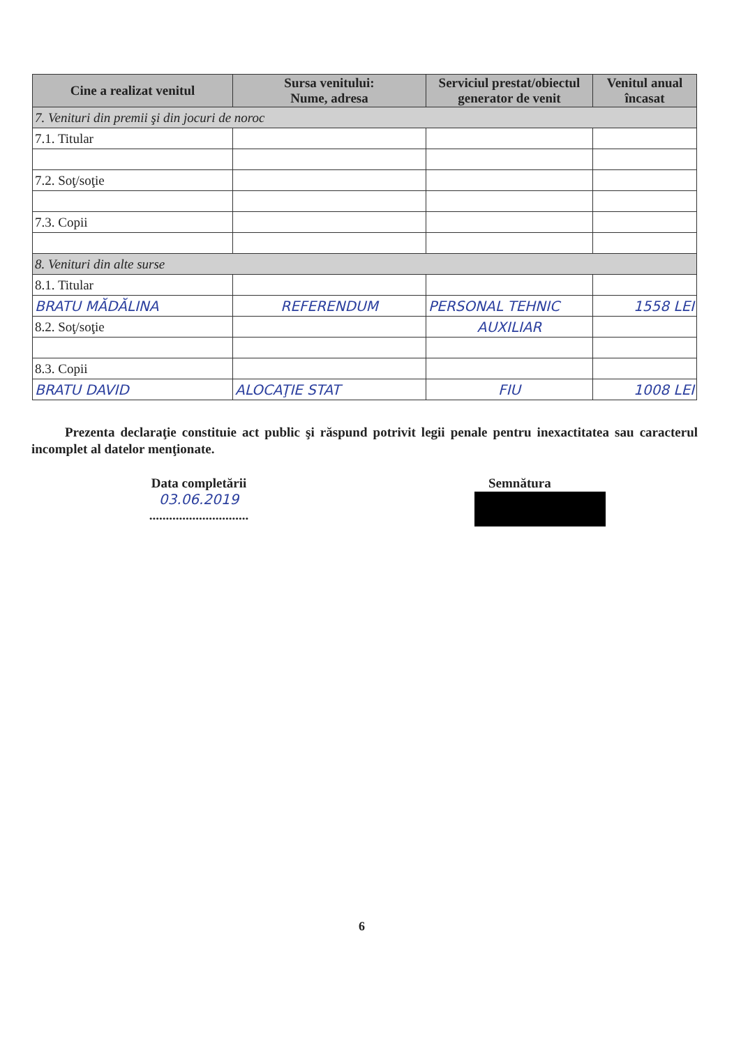| Cine a realizat venitul | Sursa venitului: Nume, adresa | Serviciul prestat/obiectul generator de venit | Venitul anual încasat |
| --- | --- | --- | --- |
| 7. Venituri din premii şi din jocuri de noroc | | | |
| 7.1. Titular | | | |
| 7.2. Soţ/soţie | | | |
| 7.3. Copii | | | |
| 8. Venituri din alte surse | | | |
| 8.1. Titular | | | |
| BRATU MĂDĂLINA | REFERENDUM | PERSONAL TEHNIC | 1558 LEI |
| 8.2. Soţ/soţie | | AUXILIAR | |
| 8.3. Copii | | | |
| BRATU DAVID | ALOCAŢIE STAT | FIU | 1008 LEI |
Prezenta declaraţie constituie act public şi răspund potrivit legii penale pentru inexactitatea sau caracterul incomplet al datelor menţionate.
Data completării
03.06.2019
..............................
Semnătura
6